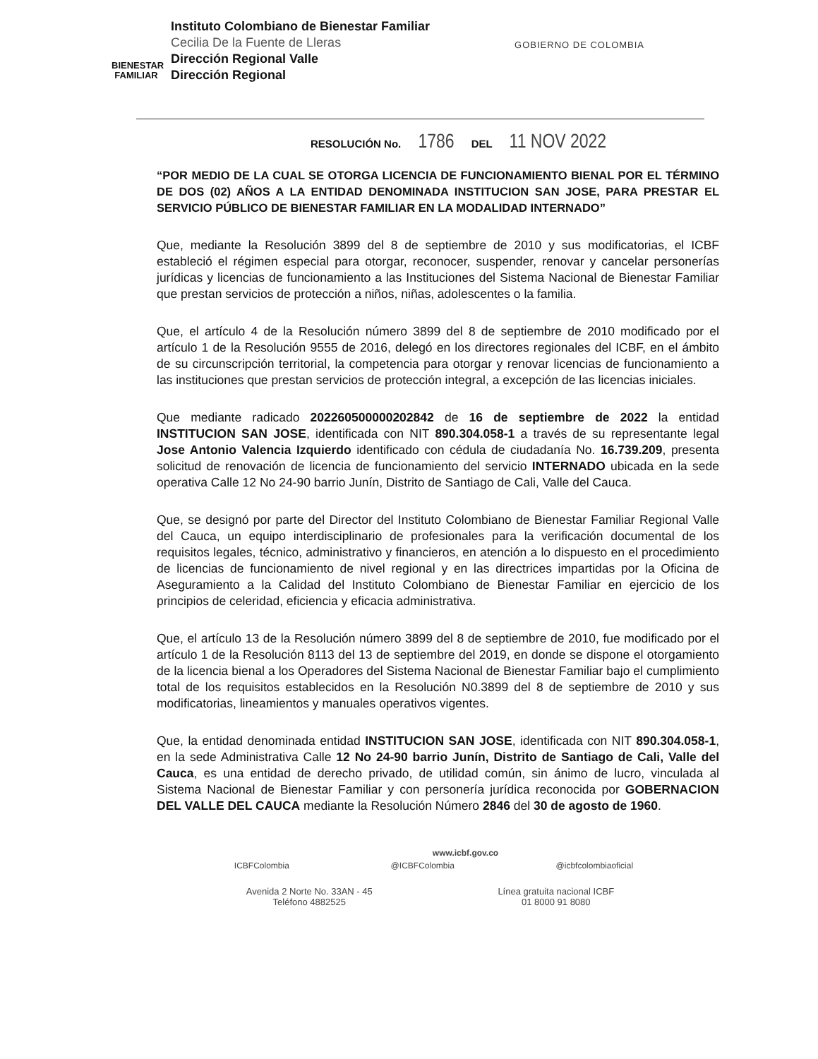BIENESTAR FAMILIAR
Instituto Colombiano de Bienestar Familiar
Cecilia De la Fuente de Lleras
Dirección Regional Valle
Dirección Regional
GOBIERNO DE COLOMBIA
RESOLUCIÓN No. 1786 DEL 11 NOV 2022
“POR MEDIO DE LA CUAL SE OTORGA LICENCIA DE FUNCIONAMIENTO BIENAL POR EL TÉRMINO DE DOS (02) AÑOS A LA ENTIDAD DENOMINADA INSTITUCION SAN JOSE, PARA PRESTAR EL SERVICIO PÚBLICO DE BIENESTAR FAMILIAR EN LA MODALIDAD INTERNADO”
Que, mediante la Resolución 3899 del 8 de septiembre de 2010 y sus modificatorias, el ICBF estableció el régimen especial para otorgar, reconocer, suspender, renovar y cancelar personerías jurídicas y licencias de funcionamiento a las Instituciones del Sistema Nacional de Bienestar Familiar que prestan servicios de protección a niños, niñas, adolescentes o la familia.
Que, el artículo 4 de la Resolución número 3899 del 8 de septiembre de 2010 modificado por el artículo 1 de la Resolución 9555 de 2016, delegó en los directores regionales del ICBF, en el ámbito de su circunscripción territorial, la competencia para otorgar y renovar licencias de funcionamiento a las instituciones que prestan servicios de protección integral, a excepción de las licencias iniciales.
Que mediante radicado 202260500000202842 de 16 de septiembre de 2022 la entidad INSTITUCION SAN JOSE, identificada con NIT 890.304.058-1 a través de su representante legal Jose Antonio Valencia Izquierdo identificado con cédula de ciudadanía No. 16.739.209, presenta solicitud de renovación de licencia de funcionamiento del servicio INTERNADO ubicada en la sede operativa Calle 12 No 24-90 barrio Junín, Distrito de Santiago de Cali, Valle del Cauca.
Que, se designó por parte del Director del Instituto Colombiano de Bienestar Familiar Regional Valle del Cauca, un equipo interdisciplinario de profesionales para la verificación documental de los requisitos legales, técnico, administrativo y financieros, en atención a lo dispuesto en el procedimiento de licencias de funcionamiento de nivel regional y en las directrices impartidas por la Oficina de Aseguramiento a la Calidad del Instituto Colombiano de Bienestar Familiar en ejercicio de los principios de celeridad, eficiencia y eficacia administrativa.
Que, el artículo 13 de la Resolución número 3899 del 8 de septiembre de 2010, fue modificado por el artículo 1 de la Resolución 8113 del 13 de septiembre del 2019, en donde se dispone el otorgamiento de la licencia bienal a los Operadores del Sistema Nacional de Bienestar Familiar bajo el cumplimiento total de los requisitos establecidos en la Resolución N0.3899 del 8 de septiembre de 2010 y sus modificatorias, lineamientos y manuales operativos vigentes.
Que, la entidad denominada entidad INSTITUCION SAN JOSE, identificada con NIT 890.304.058-1, en la sede Administrativa Calle 12 No 24-90 barrio Junín, Distrito de Santiago de Cali, Valle del Cauca, es una entidad de derecho privado, de utilidad común, sin ánimo de lucro, vinculada al Sistema Nacional de Bienestar Familiar y con personería jurídica reconocida por GOBERNACION DEL VALLE DEL CAUCA mediante la Resolución Número 2846 del 30 de agosto de 1960.
www.icbf.gov.co
ICBFColombia @ICBFColombia @icbfcolombiaoficial
Avenida 2 Norte No. 33AN - 45
Teléfono 4882525
Línea gratuita nacional ICBF
01 8000 91 8080